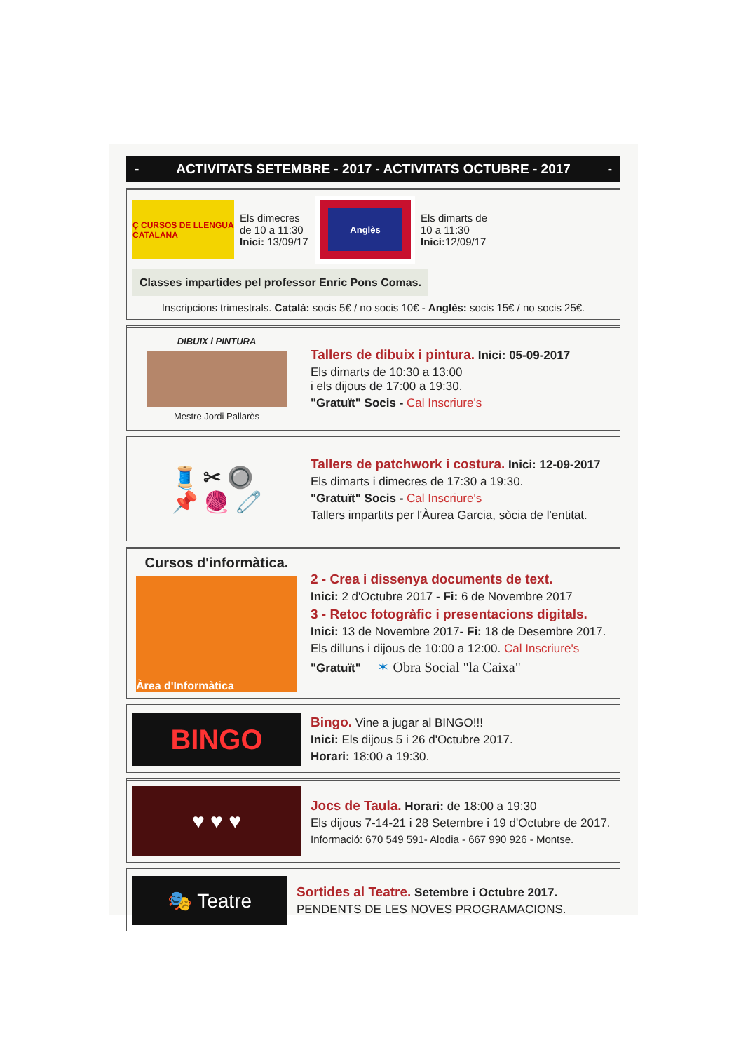- ACTIVITATS SETEMBRE - 2017 - ACTIVITATS OCTUBRE - 2017 -
Ç CURSOS DE LLENGUA CATALANA
Els dimecres de 10 a 11:30 Inici: 13/09/17
Anglès
Els dimarts de 10 a 11:30 Inici: 12/09/17
Classes impartides pel professor Enric Pons Comas.
Inscripcions trimestrals. Català: socis 5€ / no socis 10€ - Anglès: socis 15€ / no socis 25€.
DIBUIX i PINTURA
Mestre Jordi Pallarès
Tallers de dibuix i pintura. Inici: 05-09-2017
Els dimarts de 10:30 a 13:00
i els dijous de 17:00 a 19:30.
"Gratuït" Socis - Cal Inscriure's
🧵 ✂ 🔘
📌 🧶 🧷
Tallers de patchwork i costura. Inici: 12-09-2017
Els dimarts i dimecres de 17:30 a 19:30.
"Gratuït" Socis - Cal Inscriure's
Tallers impartits per l'Àurea Garcia, sòcia de l'entitat.
Cursos d'informàtica.
Àrea d'Informàtica
2 - Crea i dissenya documents de text.
Inici: 2 d'Octubre 2017 - Fi: 6 de Novembre 2017
3 - Retoc fotogràfic i presentacions digitals.
Inici: 13 de Novembre 2017- Fi: 18 de Desembre 2017.
Els dilluns i dijous de 10:00 a 12:00. Cal Inscriure's
"Gratuït" ✶ Obra Social "la Caixa"
BINGO
Bingo. Vine a jugar al BINGO!!!
Inici: Els dijous 5 i 26 d'Octubre 2017.
Horari: 18:00 a 19:30.
♥ ♥ ♥
Jocs de Taula. Horari: de 18:00 a 19:30
Els dijous 7-14-21 i 28 Setembre i 19 d'Octubre de 2017.
Informació: 670 549 591- Alodia - 667 990 926 - Montse.
🎭 Teatre
Sortides al Teatre. Setembre i Octubre 2017.
PENDENTS DE LES NOVES PROGRAMACIONS.